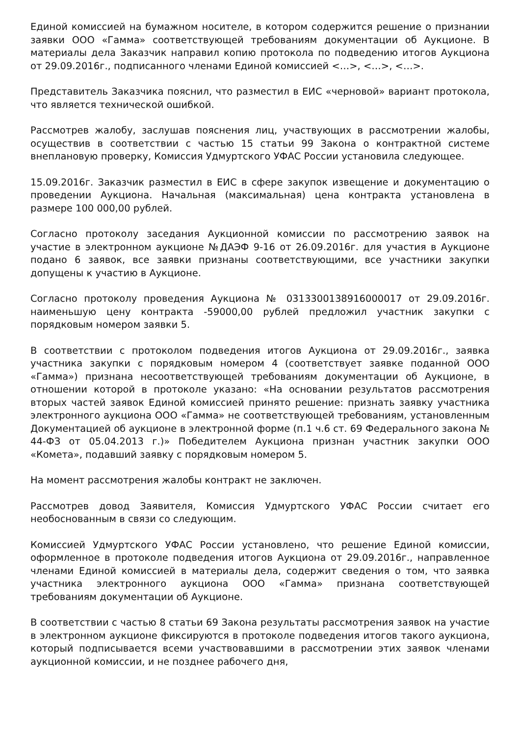Единой комиссией на бумажном носителе, в котором содержится решение о признании заявки ООО «Гамма» соответствующей требованиям документации об Аукционе. В материалы дела Заказчик направил копию протокола по подведению итогов Аукциона от 29.09.2016г., подписанного членами Единой комиссией <…>, <…>, <…>.
Представитель Заказчика пояснил, что разместил в ЕИС «черновой» вариант протокола, что является технической ошибкой.
Рассмотрев жалобу, заслушав пояснения лиц, участвующих в рассмотрении жалобы, осуществив в соответствии с частью 15 статьи 99 Закона о контрактной системе внеплановую проверку, Комиссия Удмуртского УФАС России установила следующее.
15.09.2016г. Заказчик разместил в ЕИС в сфере закупок извещение и документацию о проведении Аукциона. Начальная (максимальная) цена контракта установлена в размере 100 000,00 рублей.
Согласно протоколу заседания Аукционной комиссии по рассмотрению заявок на участие в электронном аукционе №ДАЭФ 9-16 от 26.09.2016г. для участия в Аукционе подано 6 заявок, все заявки признаны соответствующими, все участники закупки допущены к участию в Аукционе.
Согласно протоколу проведения Аукциона № 0313300138916000017 от 29.09.2016г. наименьшую цену контракта -59000,00 рублей предложил участник закупки с порядковым номером заявки 5.
В соответствии с протоколом подведения итогов Аукциона от 29.09.2016г., заявка участника закупки с порядковым номером 4 (соответствует заявке поданной ООО «Гамма») признана несоответствующей требованиям документации об Аукционе, в отношении которой в протоколе указано: «На основании результатов рассмотрения вторых частей заявок Единой комиссией принято решение: признать заявку участника электронного аукциона ООО «Гамма» не соответствующей требованиям, установленным Документацией об аукционе в электронной форме (п.1 ч.6 ст. 69 Федерального закона № 44-ФЗ от 05.04.2013 г.)» Победителем Аукциона признан участник закупки ООО «Комета», подавший заявку с порядковым номером 5.
На момент рассмотрения жалобы контракт не заключен.
Рассмотрев довод Заявителя, Комиссия Удмуртского УФАС России считает его необоснованным в связи со следующим.
Комиссией Удмуртского УФАС России установлено, что решение Единой комиссии, оформленное в протоколе подведения итогов Аукциона от 29.09.2016г., направленное членами Единой комиссией в материалы дела, содержит сведения о том, что заявка участника электронного аукциона ООО «Гамма» признана соответствующей требованиям документации об Аукционе.
В соответствии с частью 8 статьи 69 Закона результаты рассмотрения заявок на участие в электронном аукционе фиксируются в протоколе подведения итогов такого аукциона, который подписывается всеми участвовавшими в рассмотрении этих заявок членами аукционной комиссии, и не позднее рабочего дня,